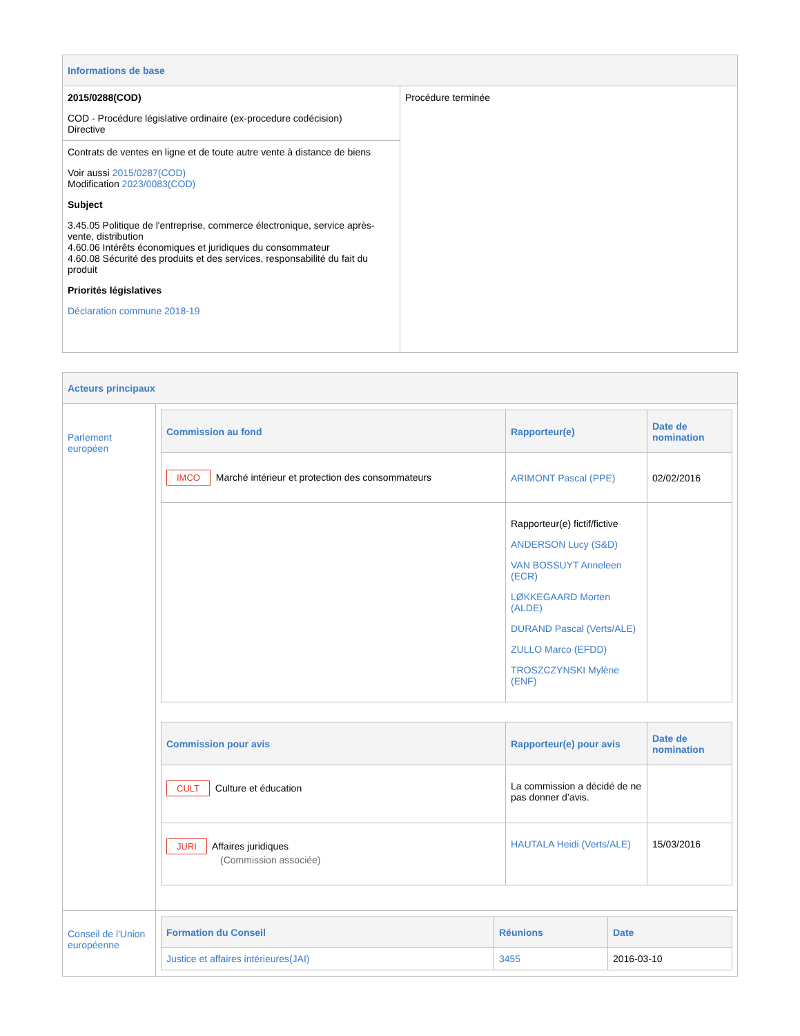| Informations de base | |
| 2015/0288(COD) COD - Procédure législative ordinaire (ex-procedure codécision) Directive | Procédure terminée |
| Contrats de ventes en ligne et de toute autre vente à distance de biens Voir aussi 2015/0287(COD) Modification 2023/0083(COD) Subject 3.45.05 Politique de l'entreprise, commerce électronique, service après-vente, distribution 4.60.06 Intérêts économiques et juridiques du consommateur 4.60.08 Sécurité des produits et des services, responsabilité du fait du produit Priorités législatives Déclaration commune 2018-19 | |
| Acteurs principaux | |
| Parlement européen | / Commission au fond / Rapporteur(e) / Date de nomination / / --- / --- / --- / / IMCO Marché intérieur et protection des consommateurs / ARIMONT Pascal (PPE) / 02/02/2016 / / / Rapporteur(e) fictif/fictive ANDERSON Lucy (S&D) VAN BOSSUYT Anneleen (ECR) LØKKEGAARD Morten (ALDE) DURAND Pascal (Verts/ALE) ZULLO Marco (EFDD) TROSZCZYNSKI Mylène (ENF) / / / Commission pour avis / Rapporteur(e) pour avis / Date de nomination / / --- / --- / --- / / CULT Culture et éducation / La commission a décidé de ne pas donner d’avis. / / / JURI Affaires juridiques (Commission associée) / HAUTALA Heidi (Verts/ALE) / 15/03/2016 / |
| Conseil de l'Union européenne | / Formation du Conseil / Réunions / Date / / --- / --- / --- / / Justice et affaires intérieures(JAI) / 3455 / 2016-03-10 / |